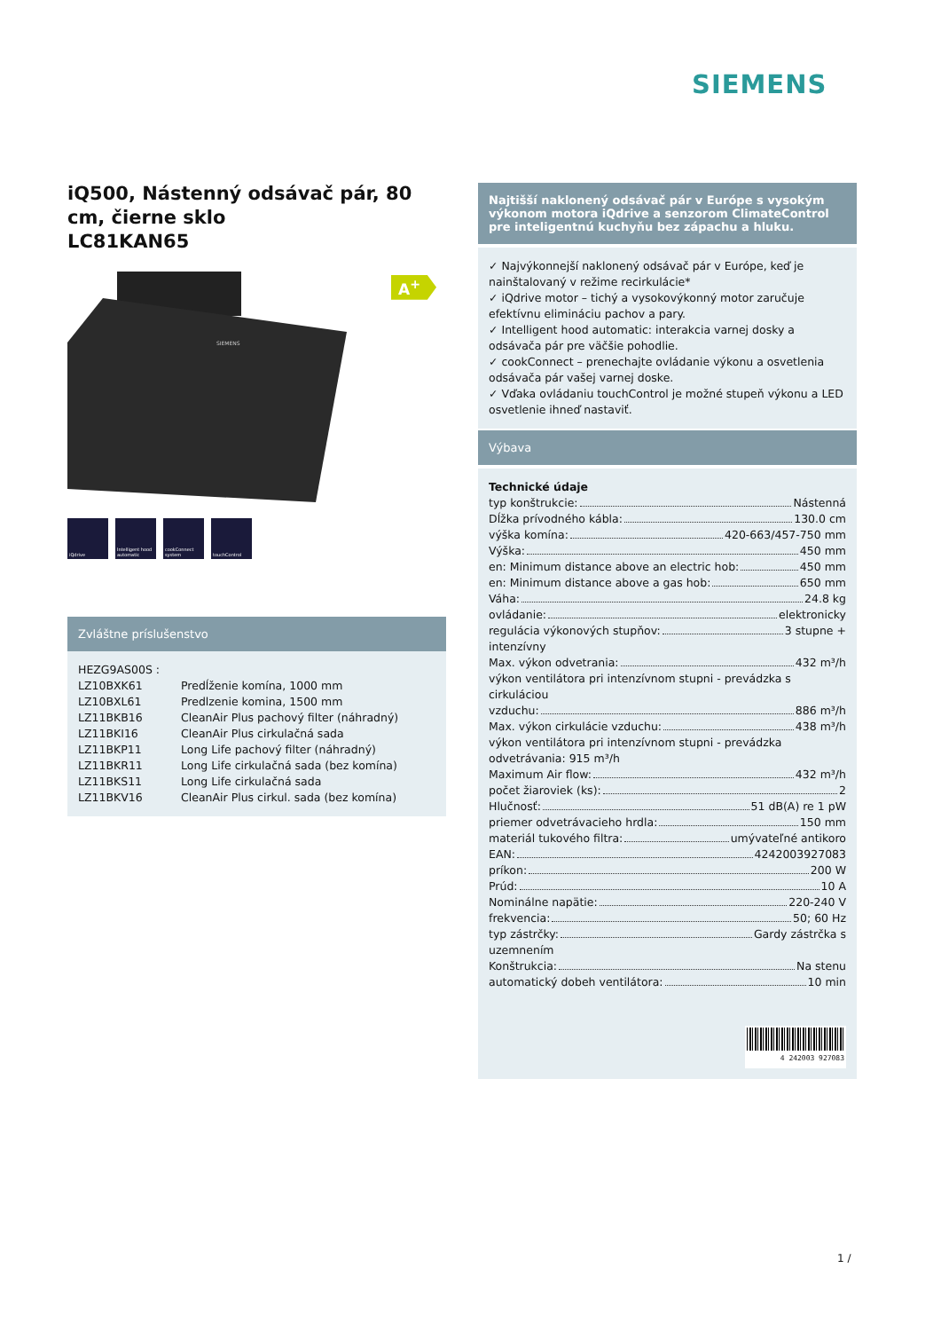SIEMENS
A<sup>+</sup>
iQ500, Nástenný odsávač pár, 80 cm, čierne sklo
LC81KAN65
SIEMENS
iQdrive Intelligent hood automatic
cookConnect system
touchControl
Zvláštne príslušenstvo
| HEZG9AS00S : | |
| LZ10BXK61 | Predĺženie komína, 1000 mm |
| LZ10BXL61 | Predlzenie komina, 1500 mm |
| LZ11BKB16 | CleanAir Plus pachový filter (náhradný) |
| LZ11BKI16 | CleanAir Plus cirkulačná sada |
| LZ11BKP11 | Long Life pachový filter (náhradný) |
| LZ11BKR11 | Long Life cirkulačná sada (bez komína) |
| LZ11BKS11 | Long Life cirkulačná sada |
| LZ11BKV16 | CleanAir Plus cirkul. sada (bez komína) |
Najtišší naklonený odsávač pár v Európe s vysokým výkonom motora iQdrive a senzorom ClimateControl pre inteligentnú kuchyňu bez zápachu a hluku.
✓ Najvýkonnejší naklonený odsávač pár v Európe, keď je nainštalovaný v režime recirkulácie*
✓ iQdrive motor – tichý a vysokovýkonný motor zaručuje efektívnu elimináciu pachov a pary.
✓ Intelligent hood automatic: interakcia varnej dosky a odsávača pár pre väčšie pohodlie.
✓ cookConnect – prenechajte ovládanie výkonu a osvetlenia odsávača pár vašej varnej doske.
✓ Vďaka ovládaniu touchControl je možné stupeň výkonu a LED osvetlenie ihneď nastaviť.
Výbava
Technické údaje
typ konštrukcie: Nástenná
Dĺžka prívodného kábla: 130.0 cm
výška komína: 420-663/457-750 mm
Výška: 450 mm
en: Minimum distance above an electric hob: 450 mm
en: Minimum distance above a gas hob: 650 mm
Váha: 24.8 kg
ovládanie: elektronicky
regulácia výkonových stupňov: 3 stupne +
intenzívny
Max. výkon odvetrania: 432 m³/h
výkon ventilátora pri intenzívnom stupni - prevádzka s cirkuláciou
vzduchu: 886 m³/h
Max. výkon cirkulácie vzduchu: 438 m³/h
výkon ventilátora pri intenzívnom stupni - prevádzka odvetrávania: 915 m³/h
Maximum Air flow: 432 m³/h
počet žiaroviek (ks): 2
Hlučnosť: 51 dB(A) re 1 pW
priemer odvetrávacieho hrdla: 150 mm
materiál tukového filtra: umývateľné antikoro
EAN: 4242003927083
príkon: 200 W
Prúd: 10 A
Nominálne napätie: 220-240 V
frekvencia: 50; 60 Hz
typ zástrčky: Gardy zástrčka s
uzemnením
Konštrukcia: Na stenu
automatický dobeh ventilátora: 10 min
4 242003 927083
1 /